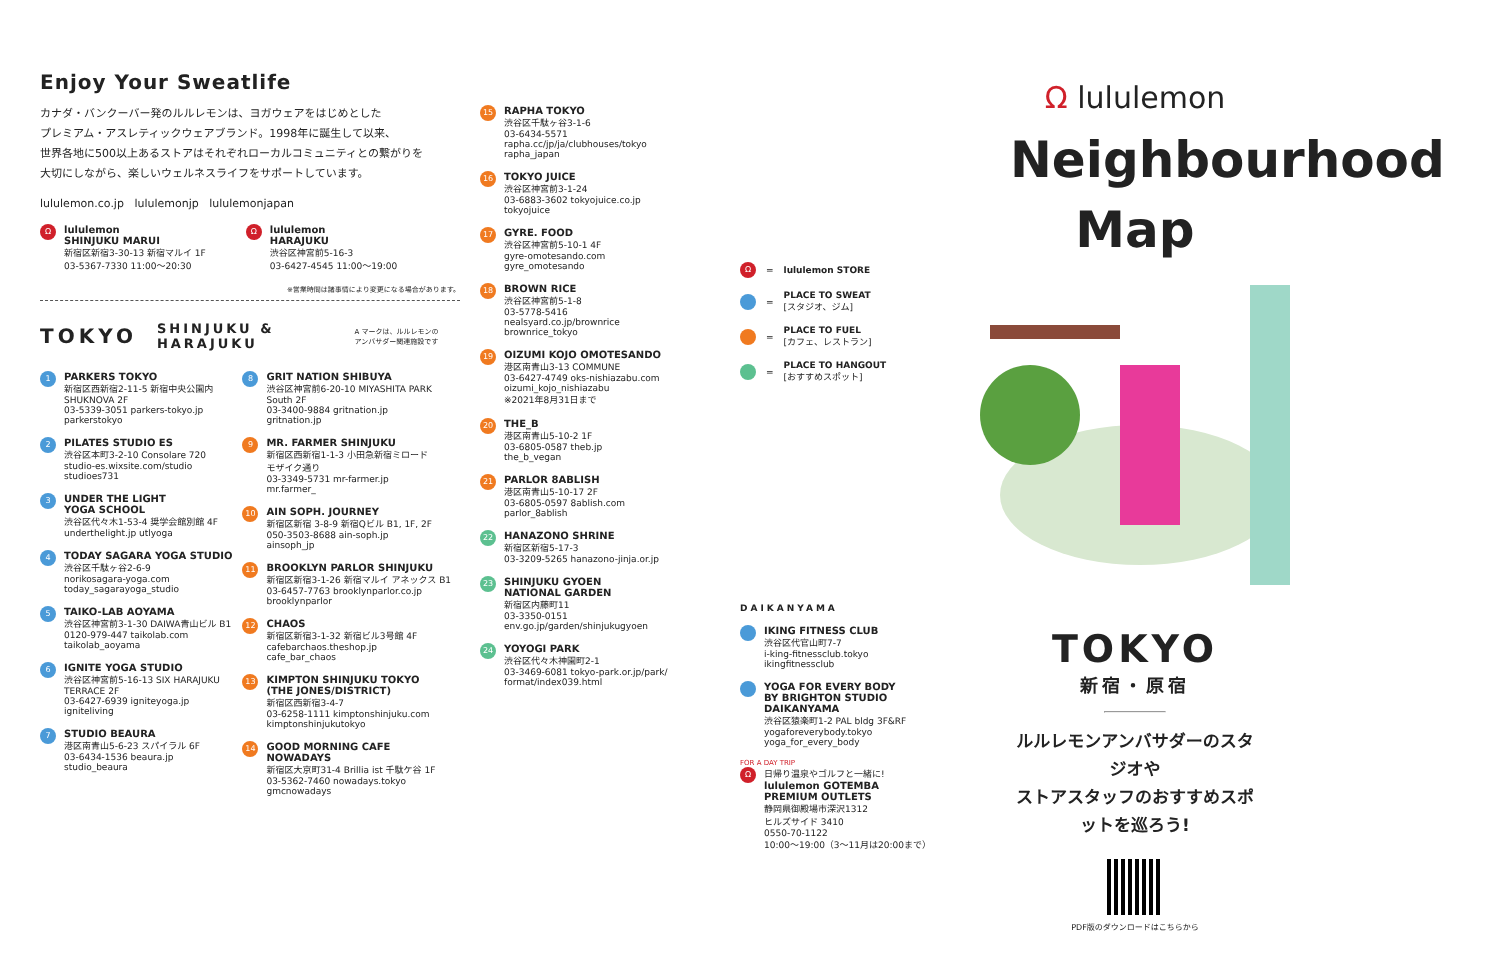Enjoy Your Sweatlife
カナダ・バンクーバー発のルルレモンは、ヨガウェアをはじめとした
プレミアム・アスレティックウェアブランド。1998年に誕生して以来、
世界各地に500以上あるストアはそれぞれローカルコミュニティとの繋がりを
大切にしながら、楽しいウェルネスライフをサポートしています。
lululemon.co.jp lululemonjp lululemonjapan
Ω
lululemon
SHINJUKU MARUI
新宿区新宿3-30-13 新宿マルイ 1F
03-5367-7330 11:00〜20:30
Ω
lululemon
HARAJUKU
渋谷区神宮前5-16-3
03-6427-4545 11:00〜19:00
※営業時間は諸事情により変更になる場合があります。
TOKYO SHINJUKU &
HARAJUKU A マークは、ルルレモンの
アンバサダー関連施設です
1
PARKERS TOKYO
新宿区西新宿2-11-5 新宿中央公園内
SHUKNOVA 2F
03-5339-3051 parkers-tokyo.jp
parkerstokyo
2
PILATES STUDIO ES
渋谷区本町3-2-10 Consolare 720
studio-es.wixsite.com/studio
studioes731
3
UNDER THE LIGHT
YOGA SCHOOL
渋谷区代々木1-53-4 奨学会館別館 4F
underthelight.jp utlyoga
4
TODAY SAGARA YOGA STUDIO
渋谷区千駄ヶ谷2-6-9
norikosagara-yoga.com
today_sagarayoga_studio
5
TAIKO-LAB AOYAMA
渋谷区神宮前3-1-30 DAIWA青山ビル B1
0120-979-447 taikolab.com
taikolab_aoyama
6
IGNITE YOGA STUDIO
渋谷区神宮前5-16-13 SIX HARAJUKU
TERRACE 2F
03-6427-6939 igniteyoga.jp
igniteliving
7
STUDIO BEAURA
港区南青山5-6-23 スパイラル 6F
03-6434-1536 beaura.jp
studio_beaura
8
GRIT NATION SHIBUYA
渋谷区神宮前6-20-10 MIYASHITA PARK
South 2F
03-3400-9884 gritnation.jp
gritnation.jp
9
MR. FARMER SHINJUKU
新宿区西新宿1-1-3 小田急新宿ミロード
モザイク通り
03-3349-5731 mr-farmer.jp
mr.farmer_
10
AIN SOPH. JOURNEY
新宿区新宿 3-8-9 新宿Qビル B1, 1F, 2F
050-3503-8688 ain-soph.jp
ainsoph_jp
11
BROOKLYN PARLOR SHINJUKU
新宿区新宿3-1-26 新宿マルイ アネックス B1
03-6457-7763 brooklynparlor.co.jp
brooklynparlor
12
CHAOS
新宿区新宿3-1-32 新宿ビル3号館 4F
cafebarchaos.theshop.jp
cafe_bar_chaos
13
KIMPTON SHINJUKU TOKYO
(THE JONES/DISTRICT)
新宿区西新宿3-4-7
03-6258-1111 kimptonshinjuku.com
kimptonshinjukutokyo
14
GOOD MORNING CAFE
NOWADAYS
新宿区大京町31-4 Brillia ist 千駄ケ谷 1F
03-5362-7460 nowadays.tokyo
gmcnowadays
15
RAPHA TOKYO
渋谷区千駄ヶ谷3-1-6
03-6434-5571
rapha.cc/jp/ja/clubhouses/tokyo
rapha_japan
16
TOKYO JUICE
渋谷区神宮前3-1-24
03-6883-3602 tokyojuice.co.jp
tokyojuice
17
GYRE. FOOD
渋谷区神宮前5-10-1 4F
gyre-omotesando.com
gyre_omotesando
18
BROWN RICE
渋谷区神宮前5-1-8
03-5778-5416
nealsyard.co.jp/brownrice
brownrice_tokyo
19
OIZUMI KOJO OMOTESANDO
港区南青山3-13 COMMUNE
03-6427-4749 oks-nishiazabu.com
oizumi_kojo_nishiazabu
※2021年8月31日まで
20
THE_B
港区南青山5-10-2 1F
03-6805-0587 theb.jp
the_b_vegan
21
PARLOR 8ABLISH
港区南青山5-10-17 2F
03-6805-0597 8ablish.com
parlor_8ablish
22
HANAZONO SHRINE
新宿区新宿5-17-3
03-3209-5265 hanazono-jinja.or.jp
23
SHINJUKU GYOEN
NATIONAL GARDEN
新宿区内藤町11
03-3350-0151
env.go.jp/garden/shinjukugyoen
24
YOYOGI PARK
渋谷区代々木神園町2-1
03-3469-6081 tokyo-park.or.jp/park/
format/index039.html
Ω = lululemon STORE
= PLACE TO SWEAT
[スタジオ、ジム]
= PLACE TO FUEL
[カフェ、レストラン]
= PLACE TO HANGOUT
[おすすめスポット]
DAIKANYAMA
IKING FITNESS CLUB
渋谷区代官山町7-7
i-king-fitnessclub.tokyo
ikingfitnessclub
YOGA FOR EVERY BODY
BY BRIGHTON STUDIO
DAIKANYAMA
渋谷区猿楽町1-2 PAL bldg 3F&RF
yogaforeverybody.tokyo
yoga_for_every_body
FOR A DAY TRIP
Ω
日帰り温泉やゴルフと一緒に!
lululemon GOTEMBA
PREMIUM OUTLETS
静岡県御殿場市深沢1312
ヒルズサイド 3410
0550-70-1122
10:00〜19:00（3〜11月は20:00まで）
Ω lululemon
Neighbourhood
Map
TOKYO
新宿・原宿
ルルレモンアンバサダーのスタジオや
ストアスタッフのおすすめスポットを巡ろう!
PDF版のダウンロードはこちらから